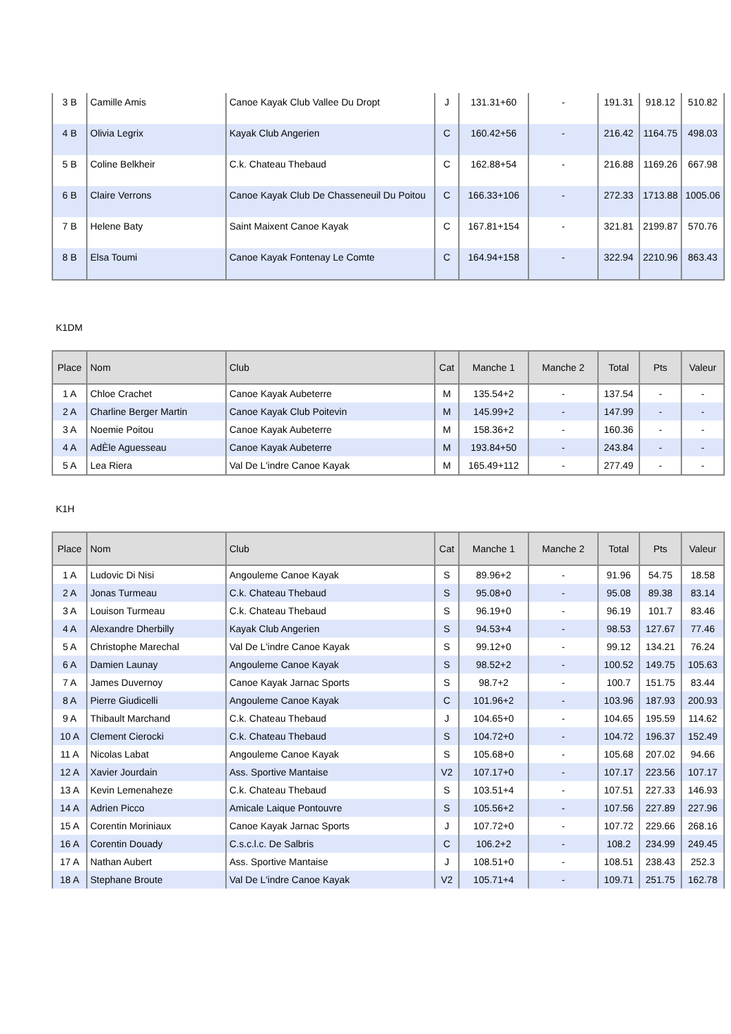| 3 B | Camille Amis | Canoe Kayak Club Vallee Du Dropt | J | 131.31+60 | - | 191.31 | 918.12 | 510.82 |
| 4 B | Olivia Legrix | Kayak Club Angerien | C | 160.42+56 | - | 216.42 | 1164.75 | 498.03 |
| 5 B | Coline Belkheir | C.k. Chateau Thebaud | C | 162.88+54 | - | 216.88 | 1169.26 | 667.98 |
| 6 B | Claire Verrons | Canoe Kayak Club De Chasseneuil Du Poitou | C | 166.33+106 | - | 272.33 | 1713.88 | 1005.06 |
| 7 B | Helene Baty | Saint Maixent Canoe Kayak | C | 167.81+154 | - | 321.81 | 2199.87 | 570.76 |
| 8 B | Elsa Toumi | Canoe Kayak Fontenay Le Comte | C | 164.94+158 | - | 322.94 | 2210.96 | 863.43 |
K1DM
| Place | Nom | Club | Cat | Manche 1 | Manche 2 | Total | Pts | Valeur |
| --- | --- | --- | --- | --- | --- | --- | --- | --- |
| 1 A | Chloe Crachet | Canoe Kayak Aubeterre | M | 135.54+2 | - | 137.54 | - | - |
| 2 A | Charline Berger Martin | Canoe Kayak Club Poitevin | M | 145.99+2 | - | 147.99 | - | - |
| 3 A | Noemie Poitou | Canoe Kayak Aubeterre | M | 158.36+2 | - | 160.36 | - | - |
| 4 A | AdÈle Aguesseau | Canoe Kayak Aubeterre | M | 193.84+50 | - | 243.84 | - | - |
| 5 A | Lea Riera | Val De L'indre Canoe Kayak | M | 165.49+112 | - | 277.49 | - | - |
K1H
| Place | Nom | Club | Cat | Manche 1 | Manche 2 | Total | Pts | Valeur |
| --- | --- | --- | --- | --- | --- | --- | --- | --- |
| 1 A | Ludovic Di Nisi | Angouleme Canoe Kayak | S | 89.96+2 | - | 91.96 | 54.75 | 18.58 |
| 2 A | Jonas Turmeau | C.k. Chateau Thebaud | S | 95.08+0 | - | 95.08 | 89.38 | 83.14 |
| 3 A | Louison Turmeau | C.k. Chateau Thebaud | S | 96.19+0 | - | 96.19 | 101.7 | 83.46 |
| 4 A | Alexandre Dherbilly | Kayak Club Angerien | S | 94.53+4 | - | 98.53 | 127.67 | 77.46 |
| 5 A | Christophe Marechal | Val De L'indre Canoe Kayak | S | 99.12+0 | - | 99.12 | 134.21 | 76.24 |
| 6 A | Damien Launay | Angouleme Canoe Kayak | S | 98.52+2 | - | 100.52 | 149.75 | 105.63 |
| 7 A | James Duvernoy | Canoe Kayak Jarnac Sports | S | 98.7+2 | - | 100.7 | 151.75 | 83.44 |
| 8 A | Pierre Giudicelli | Angouleme Canoe Kayak | C | 101.96+2 | - | 103.96 | 187.93 | 200.93 |
| 9 A | Thibault Marchand | C.k. Chateau Thebaud | J | 104.65+0 | - | 104.65 | 195.59 | 114.62 |
| 10 A | Clement Cierocki | C.k. Chateau Thebaud | S | 104.72+0 | - | 104.72 | 196.37 | 152.49 |
| 11 A | Nicolas Labat | Angouleme Canoe Kayak | S | 105.68+0 | - | 105.68 | 207.02 | 94.66 |
| 12 A | Xavier Jourdain | Ass. Sportive Mantaise | V2 | 107.17+0 | - | 107.17 | 223.56 | 107.17 |
| 13 A | Kevin Lemenaheze | C.k. Chateau Thebaud | S | 103.51+4 | - | 107.51 | 227.33 | 146.93 |
| 14 A | Adrien Picco | Amicale Laique Pontouvre | S | 105.56+2 | - | 107.56 | 227.89 | 227.96 |
| 15 A | Corentin Moriniaux | Canoe Kayak Jarnac Sports | J | 107.72+0 | - | 107.72 | 229.66 | 268.16 |
| 16 A | Corentin Douady | C.s.c.l.c. De Salbris | C | 106.2+2 | - | 108.2 | 234.99 | 249.45 |
| 17 A | Nathan Aubert | Ass. Sportive Mantaise | J | 108.51+0 | - | 108.51 | 238.43 | 252.3 |
| 18 A | Stephane Broute | Val De L'indre Canoe Kayak | V2 | 105.71+4 | - | 109.71 | 251.75 | 162.78 |